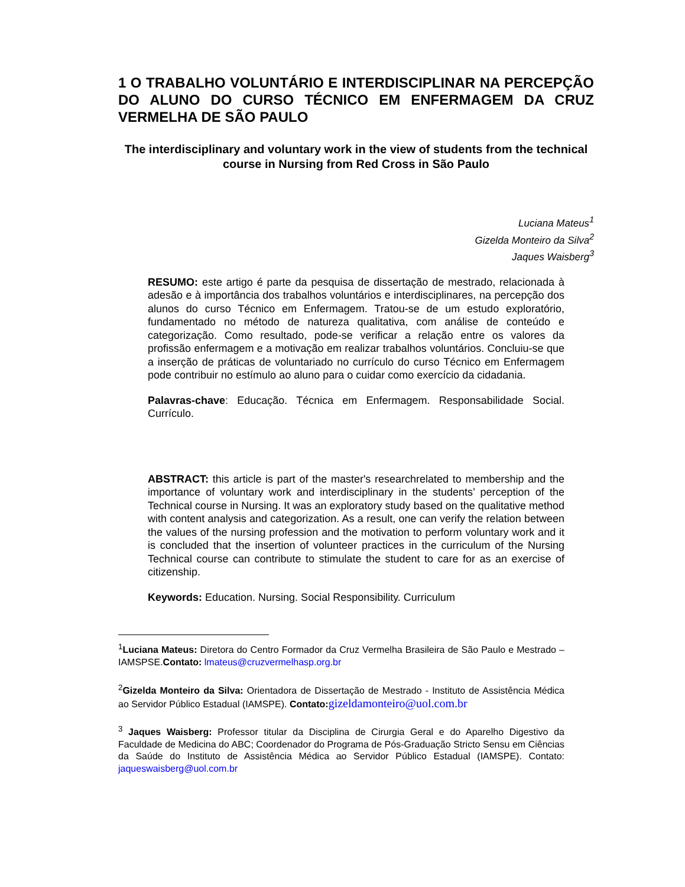1 O TRABALHO VOLUNTÁRIO E INTERDISCIPLINAR NA PERCEPÇÃO DO ALUNO DO CURSO TÉCNICO EM ENFERMAGEM DA CRUZ VERMELHA DE SÃO PAULO
The interdisciplinary and voluntary work in the view of students from the technical course in Nursing from Red Cross in São Paulo
Luciana Mateus<sup>1</sup>
Gizelda Monteiro da Silva<sup>2</sup>
Jaques Waisberg<sup>3</sup>
RESUMO: este artigo é parte da pesquisa de dissertação de mestrado, relacionada à adesão e à importância dos trabalhos voluntários e interdisciplinares, na percepção dos alunos do curso Técnico em Enfermagem. Tratou-se de um estudo exploratório, fundamentado no método de natureza qualitativa, com análise de conteúdo e categorização. Como resultado, pode-se verificar a relação entre os valores da profissão enfermagem e a motivação em realizar trabalhos voluntários. Concluiu-se que a inserção de práticas de voluntariado no currículo do curso Técnico em Enfermagem pode contribuir no estímulo ao aluno para o cuidar como exercício da cidadania.
Palavras-chave: Educação. Técnica em Enfermagem. Responsabilidade Social. Currículo.
ABSTRACT: this article is part of the master's researchrelated to membership and the importance of voluntary work and interdisciplinary in the students’ perception of the Technical course in Nursing. It was an exploratory study based on the qualitative method with content analysis and categorization. As a result, one can verify the relation between the values of the nursing profession and the motivation to perform voluntary work and it is concluded that the insertion of volunteer practices in the curriculum of the Nursing Technical course can contribute to stimulate the student to care for as an exercise of citizenship.
Keywords: Education. Nursing. Social Responsibility. Curriculum
<sup>1</sup> Luciana Mateus: Diretora do Centro Formador da Cruz Vermelha Brasileira de São Paulo e Mestrado – IAMSPSE.Contato: lmateus@cruzvermelhasp.org.br
<sup>2</sup> Gizelda Monteiro da Silva: Orientadora de Dissertação de Mestrado - Instituto de Assistência Médica ao Servidor Público Estadual (IAMSPE). Contato: gizeldamonteiro@uol.com.br
<sup>3</sup> Jaques Waisberg: Professor titular da Disciplina de Cirurgia Geral e do Aparelho Digestivo da Faculdade de Medicina do ABC; Coordenador do Programa de Pós-Graduação Stricto Sensu em Ciências da Saúde do Instituto de Assistência Médica ao Servidor Público Estadual (IAMSPE). Contato: jaqueswaisberg@uol.com.br